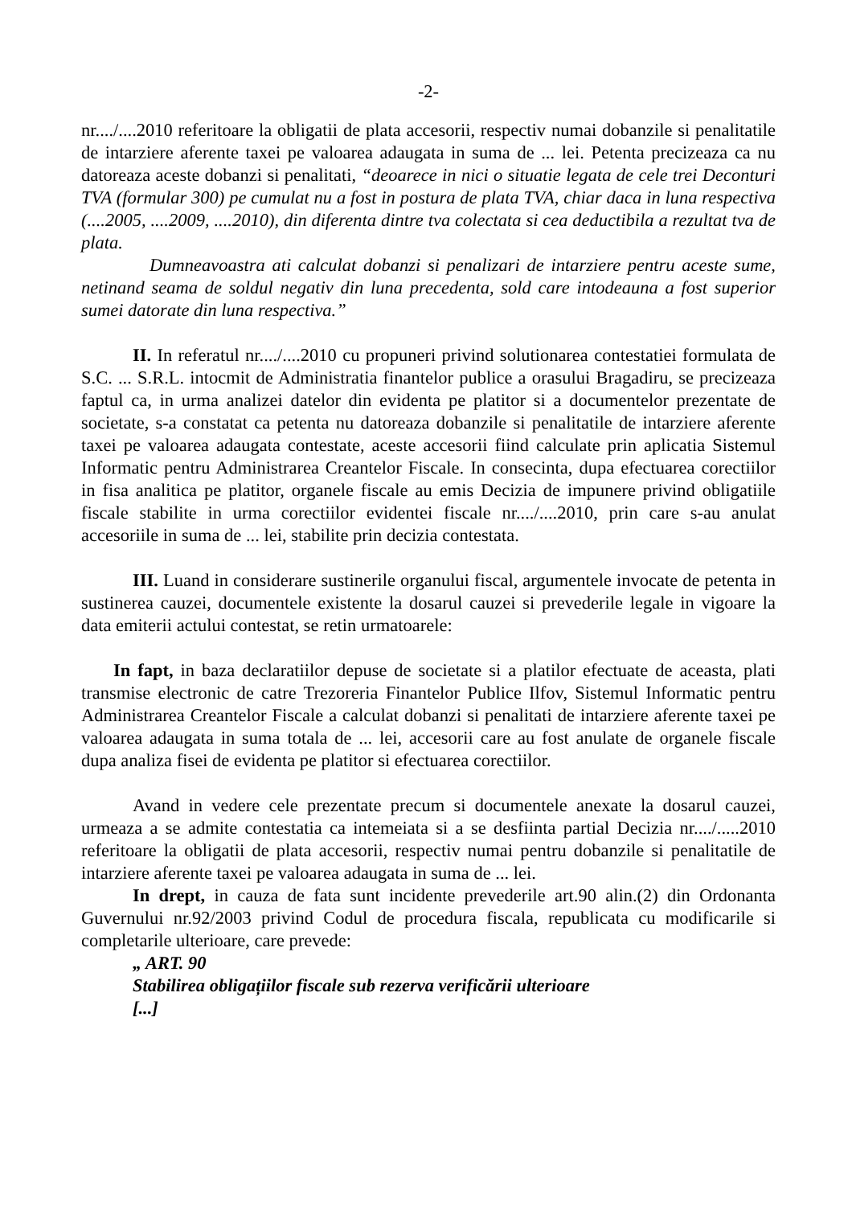-2-
nr..../....2010 referitoare la obligatii de plata accesorii, respectiv numai dobanzile si penalitatile de intarziere aferente taxei pe valoarea adaugata in suma de ... lei. Petenta precizeaza ca nu datoreaza aceste dobanzi si penalitati, “deoarece in nici o situatie legata de cele trei Deconturi TVA (formular 300) pe cumulat nu a fost in postura de plata TVA, chiar daca in luna respectiva (....2005, ....2009, ....2010), din diferenta dintre tva colectata si cea deductibila a rezultat tva de plata.
Dumneavoastra ati calculat dobanzi si penalizari de intarziere pentru aceste sume, netinand seama de soldul negativ din luna precedenta, sold care intodeauna a fost superior sumei datorate din luna respectiva.”
II. In referatul nr..../....2010 cu propuneri privind solutionarea contestatiei formulata de S.C. ... S.R.L. intocmit de Administratia finantelor publice a orasului Bragadiru, se precizeaza faptul ca, in urma analizei datelor din evidenta pe platitor si a documentelor prezentate de societate, s-a constatat ca petenta nu datoreaza dobanzile si penalitatile de intarziere aferente taxei pe valoarea adaugata contestate, aceste accesorii fiind calculate prin aplicatia Sistemul Informatic pentru Administrarea Creantelor Fiscale. In consecinta, dupa efectuarea corectiilor in fisa analitica pe platitor, organele fiscale au emis Decizia de impunere privind obligatiile fiscale stabilite in urma corectiilor evidentei fiscale nr..../....2010, prin care s-au anulat accesoriile in suma de ... lei, stabilite prin decizia contestata.
III. Luand in considerare sustinerile organului fiscal, argumentele invocate de petenta in sustinerea cauzei, documentele existente la dosarul cauzei si prevederile legale in vigoare la data emiterii actului contestat, se retin urmatoarele:
In fapt, in baza declaratiilor depuse de societate si a platilor efectuate de aceasta, plati transmise electronic de catre Trezoreria Finantelor Publice Ilfov, Sistemul Informatic pentru Administrarea Creantelor Fiscale a calculat dobanzi si penalitati de intarziere aferente taxei pe valoarea adaugata in suma totala de ... lei, accesorii care au fost anulate de organele fiscale dupa analiza fisei de evidenta pe platitor si efectuarea corectiilor.
Avand in vedere cele prezentate precum si documentele anexate la dosarul cauzei, urmeaza a se admite contestatia ca intemeiata si a se desfiinta partial Decizia nr..../.....2010 referitoare la obligatii de plata accesorii, respectiv numai pentru dobanzile si penalitatile de intarziere aferente taxei pe valoarea adaugata in suma de ... lei.
In drept, in cauza de fata sunt incidente prevederile art.90 alin.(2) din Ordonanta Guvernului nr.92/2003 privind Codul de procedura fiscala, republicata cu modificarile si completarile ulterioare, care prevede:
„ ART. 90
Stabilirea obligațiilor fiscale sub rezerva verificării ulterioare
[...]